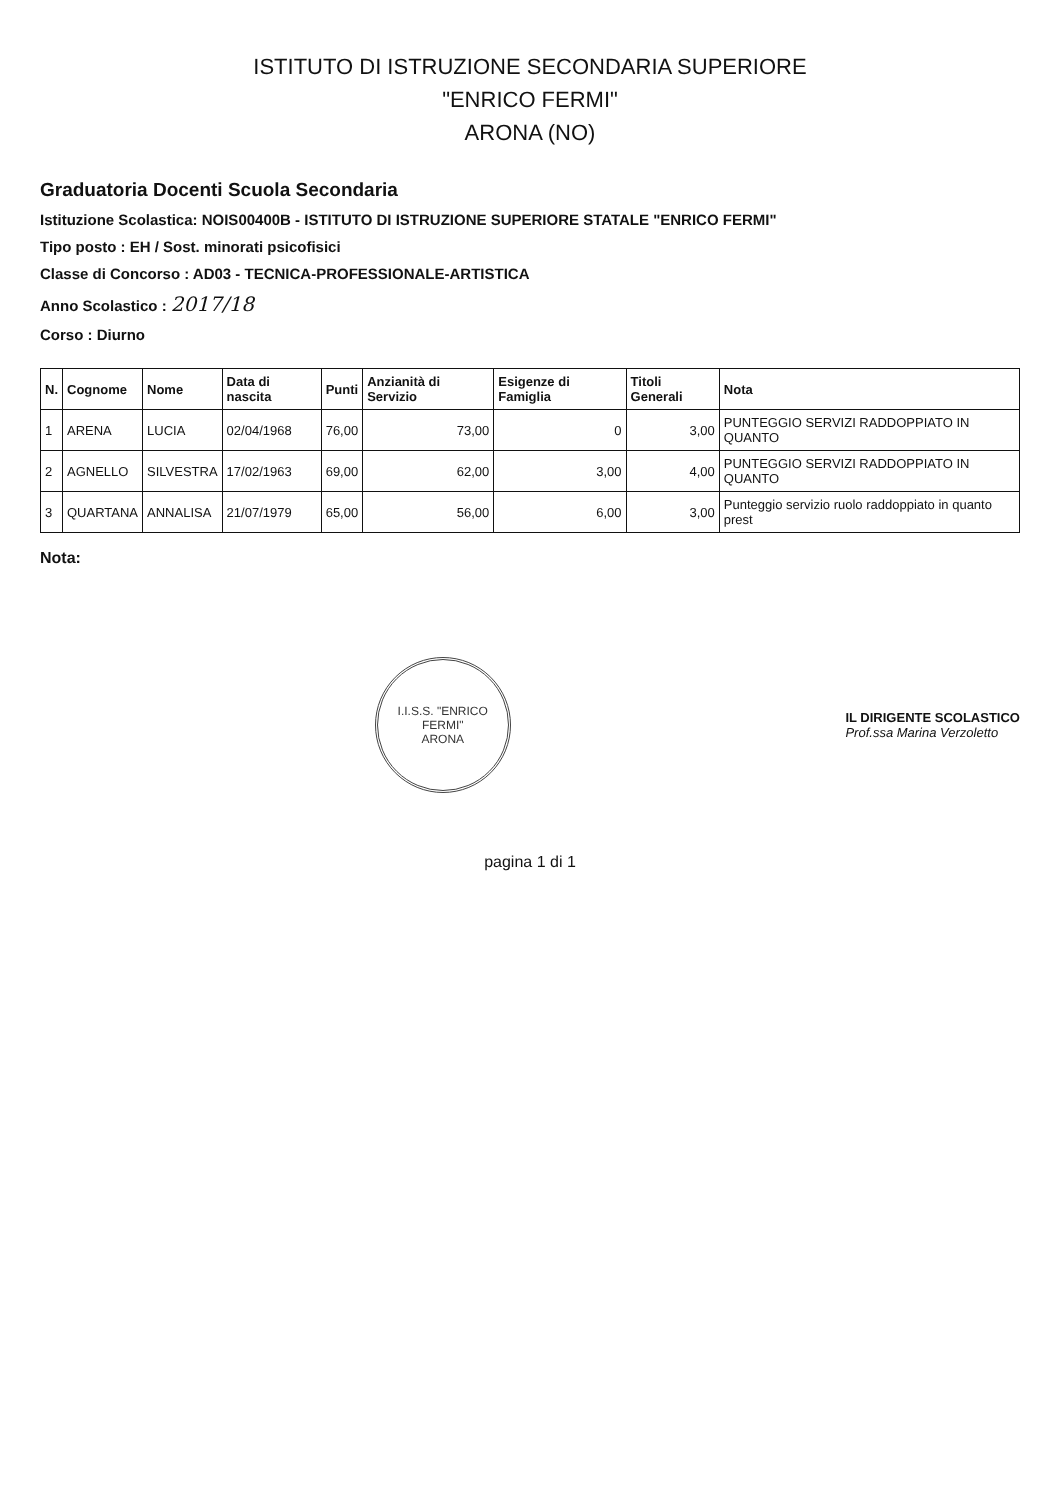ISTITUTO DI ISTRUZIONE SECONDARIA SUPERIORE
"ENRICO FERMI"
ARONA (NO)
Graduatoria Docenti Scuola Secondaria
Istituzione Scolastica: NOIS00400B - ISTITUTO DI ISTRUZIONE SUPERIORE STATALE "ENRICO FERMI"
Tipo posto : EH / Sost. minorati psicofisici
Classe di Concorso : AD03 - TECNICA-PROFESSIONALE-ARTISTICA
Anno Scolastico : 2017/18
Corso : Diurno
| N. | Cognome | Nome | Data di nascita | Punti | Anzianità di Servizio | Esigenze di Famiglia | Titoli Generali | Nota |
| --- | --- | --- | --- | --- | --- | --- | --- | --- |
| 1 | ARENA | LUCIA | 02/04/1968 | 76,00 | 73,00 | 0 | 3,00 | PUNTEGGIO SERVIZI RADDOPPIATO IN QUANTO |
| 2 | AGNELLO | SILVESTRA | 17/02/1963 | 69,00 | 62,00 | 3,00 | 4,00 | PUNTEGGIO SERVIZI RADDOPPIATO IN QUANTO |
| 3 | QUARTANA | ANNALISA | 21/07/1979 | 65,00 | 56,00 | 6,00 | 3,00 | Punteggio servizio ruolo raddoppiato in quanto prest |
Nota:
I.I.S.S. "ENRICO FERMI"
ARONA
IL DIRIGENTE SCOLASTICO
Prof.ssa Marina Verzoletto
pagina 1 di 1